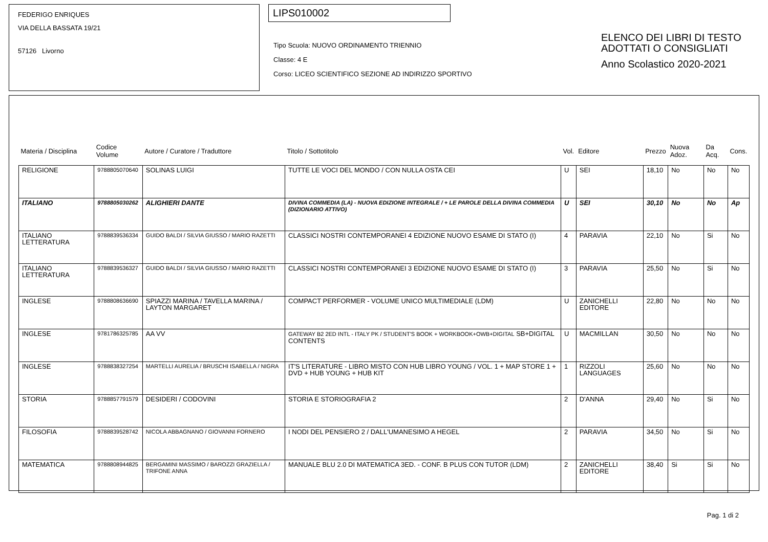FEDERIGO ENRIQUES
VIA DELLA BASSATA 19/21
57126 Livorno
LIPS010002
Tipo Scuola: NUOVO ORDINAMENTO TRIENNIO
Classe: 4 E
Corso: LICEO SCIENTIFICO SEZIONE AD INDIRIZZO SPORTIVO
ELENCO DEI LIBRI DI TESTO
ADOTTATI O CONSIGLIATI
Anno Scolastico 2020-2021
| Materia / Disciplina | Codice Volume | Autore / Curatore / Traduttore | Titolo / Sottotitolo | Vol. | Editore | Prezzo | Nuova Adoz. | Da Acq. | Cons. |
| --- | --- | --- | --- | --- | --- | --- | --- | --- | --- |
| RELIGIONE | 9788805070640 | SOLINAS LUIGI | TUTTE LE VOCI DEL MONDO / CON NULLA OSTA CEI | U | SEI | 18,10 | No | No | No |
| ITALIANO | 9788805030262 | ALIGHIERI DANTE | DIVINA COMMEDIA (LA) - NUOVA EDIZIONE INTEGRALE / + LE PAROLE DELLA DIVINA COMMEDIA (DIZIONARIO ATTIVO) | U | SEI | 30,10 | No | No | Ap |
| ITALIANO LETTERATURA | 9788839536334 | GUIDO BALDI / SILVIA GIUSSO / MARIO RAZETTI | CLASSICI NOSTRI CONTEMPORANEI 4 EDIZIONE NUOVO ESAME DI STATO (I) | 4 | PARAVIA | 22,10 | No | Si | No |
| ITALIANO LETTERATURA | 9788839536327 | GUIDO BALDI / SILVIA GIUSSO / MARIO RAZETTI | CLASSICI NOSTRI CONTEMPORANEI 3 EDIZIONE NUOVO ESAME DI STATO (I) | 3 | PARAVIA | 25,50 | No | Si | No |
| INGLESE | 9788808636690 | SPIAZZI MARINA / TAVELLA MARINA / LAYTON MARGARET | COMPACT PERFORMER - VOLUME UNICO MULTIMEDIALE (LDM) | U | ZANICHELLI EDITORE | 22,80 | No | No | No |
| INGLESE | 9781786325785 | AA VV | GATEWAY B2 2ED INTL - ITALY PK / STUDENT'S BOOK + WORKBOOK+OWB+DIGITAL SB+DIGITAL CONTENTS | U | MACMILLAN | 30,50 | No | No | No |
| INGLESE | 9788838327254 | MARTELLI AURELIA / BRUSCHI ISABELLA / NIGRA | IT'S LITERATURE - LIBRO MISTO CON HUB LIBRO YOUNG / VOL. 1 + MAP STORE 1 + DVD + HUB YOUNG + HUB KIT | 1 | RIZZOLI LANGUAGES | 25,60 | No | No | No |
| STORIA | 9788857791579 | DESIDERI / CODOVINI | STORIA E STORIOGRAFIA 2 | 2 | D'ANNA | 29,40 | No | Si | No |
| FILOSOFIA | 9788839528742 | NICOLA ABBAGNANO / GIOVANNI FORNERO | I NODI DEL PENSIERO 2 / DALL'UMANESIMO A HEGEL | 2 | PARAVIA | 34,50 | No | Si | No |
| MATEMATICA | 9788808944825 | BERGAMINI MASSIMO / BAROZZI GRAZIELLA / TRIFONE ANNA | MANUALE BLU 2.0 DI MATEMATICA 3ED. - CONF. B PLUS CON TUTOR (LDM) | 2 | ZANICHELLI EDITORE | 38,40 | Si | Si | No |
Pag. 1 di 2